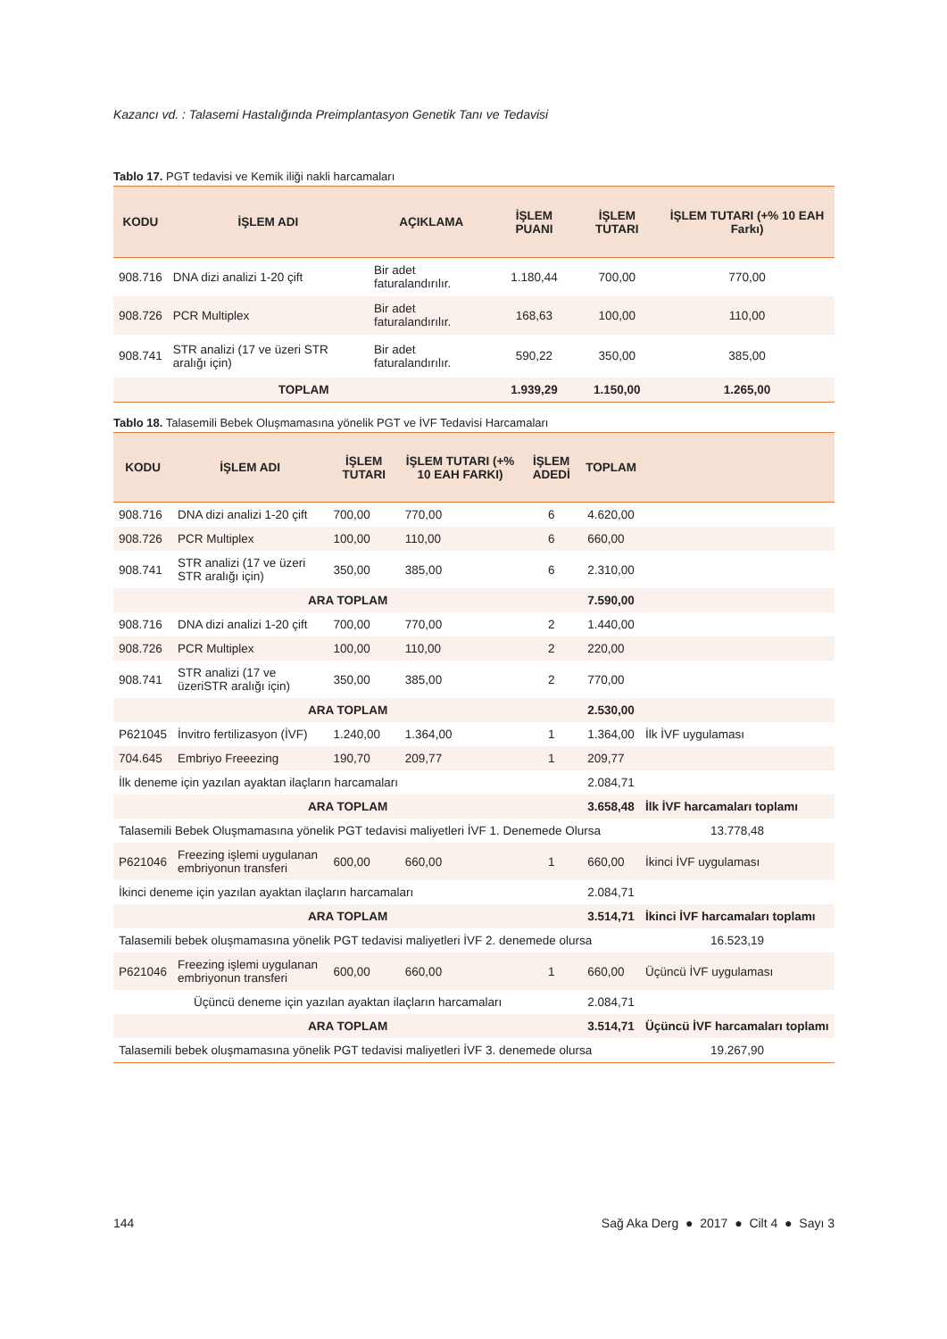Kazancı vd. : Talasemi Hastalığında Preimplantasyon Genetik Tanı ve Tedavisi
Tablo 17. PGT tedavisi ve Kemik iliği nakli harcamaları
| KODU | İŞLEM ADI | AÇIKLAMA | İŞLEM PUANI | İŞLEM TUTARI | İŞLEM TUTARI (+% 10 EAH Farkı) |
| --- | --- | --- | --- | --- | --- |
| 908.716 | DNA dizi analizi 1-20 çift | Bir adet faturalandırılır. | 1.180,44 | 700,00 | 770,00 |
| 908.726 | PCR Multiplex | Bir adet faturalandırılır. | 168,63 | 100,00 | 110,00 |
| 908.741 | STR analizi (17 ve üzeri STR aralığı için) | Bir adet faturalandırılır. | 590,22 | 350,00 | 385,00 |
| TOPLAM | | | 1.939,29 | 1.150,00 | 1.265,00 |
Tablo 18. Talasemili Bebek Oluşmamasına yönelik PGT ve İVF Tedavisi Harcamaları
| KODU | İŞLEM ADI | İŞLEM TUTARI | İŞLEM TUTARI (+% 10 EAH FARKI) | İŞLEM ADEDİ | TOPLAM | |
| --- | --- | --- | --- | --- | --- | --- |
| 908.716 | DNA dizi analizi 1-20 çift | 700,00 | 770,00 | 6 | 4.620,00 | |
| 908.726 | PCR Multiplex | 100,00 | 110,00 | 6 | 660,00 | |
| 908.741 | STR analizi (17 ve üzeri STR aralığı için) | 350,00 | 385,00 | 6 | 2.310,00 | |
| ARA TOPLAM | | | | | 7.590,00 | |
| 908.716 | DNA dizi analizi 1-20 çift | 700,00 | 770,00 | 2 | 1.440,00 | |
| 908.726 | PCR Multiplex | 100,00 | 110,00 | 2 | 220,00 | |
| 908.741 | STR analizi (17 ve üzeriSTR aralığı için) | 350,00 | 385,00 | 2 | 770,00 | |
| ARA TOPLAM | | | | | 2.530,00 | |
| P621045 | İnvitro fertilizasyon (İVF) | 1.240,00 | 1.364,00 | 1 | 1.364,00 | İlk İVF uygulaması |
| 704.645 | Embriyo Freeezing | 190,70 | 209,77 | 1 | 209,77 | |
| İlk deneme için yazılan ayaktan ilaçların harcamaları | | | | | 2.084,71 | |
| ARA TOPLAM | | | | | 3.658,48 | İlk İVF harcamaları toplamı |
| Talasemili Bebek Oluşmamasına yönelik PGT tedavisi maliyetleri İVF 1. Denemede Olursa | | | | | | 13.778,48 |
| P621046 | Freezing işlemi uygulanan embriyonun transferi | 600,00 | 660,00 | 1 | 660,00 | İkinci İVF uygulaması |
| İkinci deneme için yazılan ayaktan ilaçların harcamaları | | | | | 2.084,71 | |
| ARA TOPLAM | | | | | 3.514,71 | İkinci İVF harcamaları toplamı |
| Talasemili bebek oluşmamasına yönelik PGT tedavisi maliyetleri İVF 2. denemede olursa | | | | | | 16.523,19 |
| P621046 | Freezing işlemi uygulanan embriyonun transferi | 600,00 | 660,00 | 1 | 660,00 | Üçüncü İVF uygulaması |
| Üçüncü deneme için yazılan ayaktan ilaçların harcamaları | | | | | 2.084,71 | |
| ARA TOPLAM | | | | | 3.514,71 | Üçüncü İVF harcamaları toplamı |
| Talasemili bebek oluşmamasına yönelik PGT tedavisi maliyetleri İVF 3. denemede olursa | | | | | | 19.267,90 |
144 Sağ Aka Derg ● 2017 ● Cilt 4 ● Sayı 3